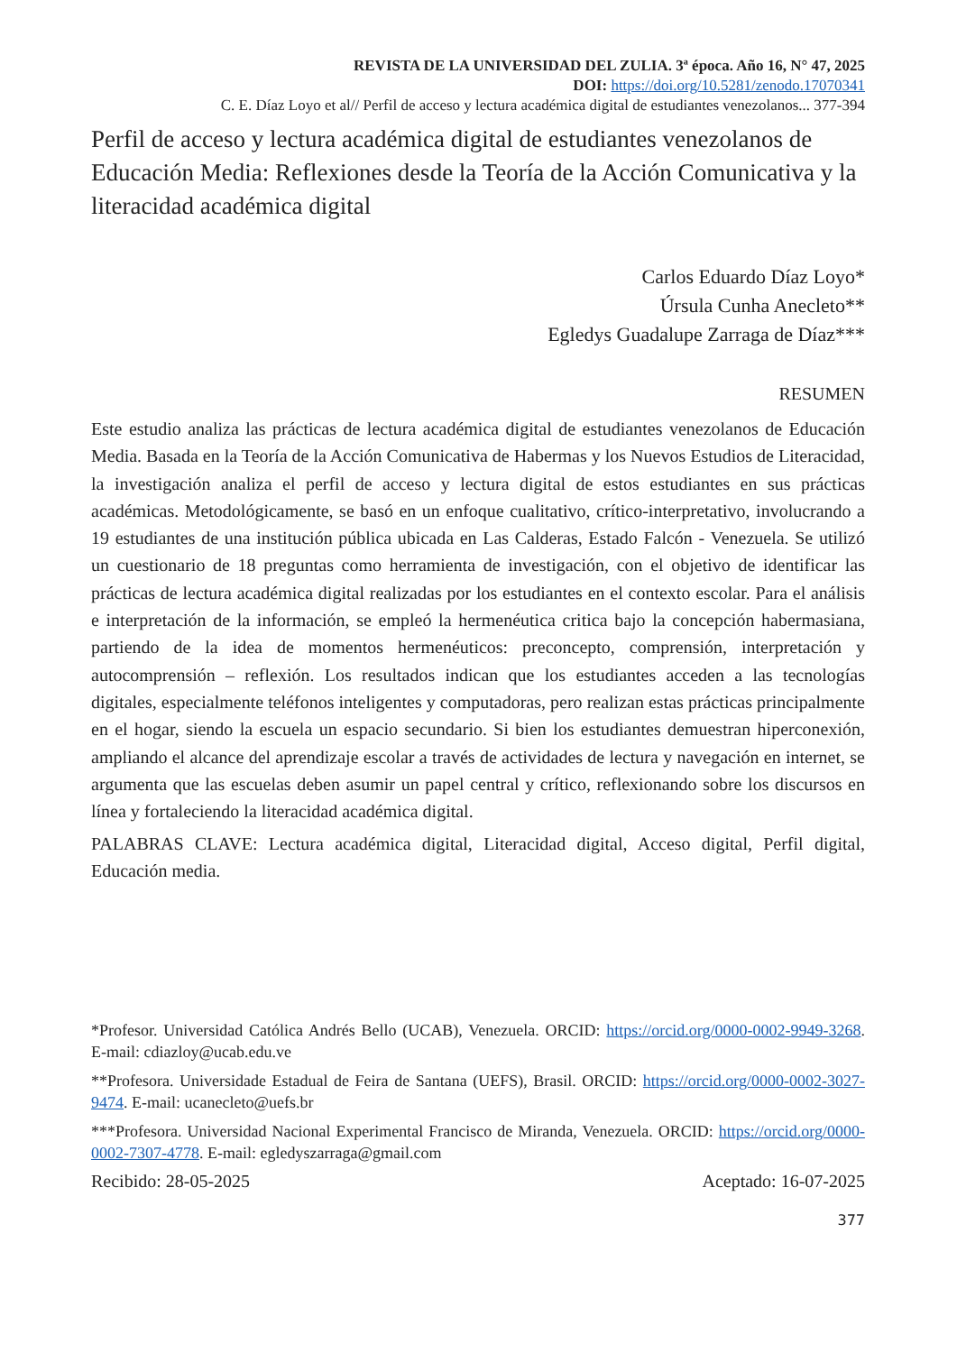REVISTA DE LA UNIVERSIDAD DEL ZULIA. 3ª época. Año 16, N° 47, 2025
DOI: https://doi.org/10.5281/zenodo.17070341
C. E. Díaz Loyo et al// Perfil de acceso y lectura académica digital de estudiantes venezolanos... 377-394
Perfil de acceso y lectura académica digital de estudiantes venezolanos de Educación Media: Reflexiones desde la Teoría de la Acción Comunicativa y la literacidad académica digital
Carlos Eduardo Díaz Loyo*
Úrsula Cunha Anecleto**
Egledys Guadalupe Zarraga de Díaz***
RESUMEN
Este estudio analiza las prácticas de lectura académica digital de estudiantes venezolanos de Educación Media. Basada en la Teoría de la Acción Comunicativa de Habermas y los Nuevos Estudios de Literacidad, la investigación analiza el perfil de acceso y lectura digital de estos estudiantes en sus prácticas académicas. Metodológicamente, se basó en un enfoque cualitativo, crítico-interpretativo, involucrando a 19 estudiantes de una institución pública ubicada en Las Calderas, Estado Falcón - Venezuela. Se utilizó un cuestionario de 18 preguntas como herramienta de investigación, con el objetivo de identificar las prácticas de lectura académica digital realizadas por los estudiantes en el contexto escolar. Para el análisis e interpretación de la información, se empleó la hermenéutica critica bajo la concepción habermasiana, partiendo de la idea de momentos hermenéuticos: preconcepto, comprensión, interpretación y autocomprensión – reflexión. Los resultados indican que los estudiantes acceden a las tecnologías digitales, especialmente teléfonos inteligentes y computadoras, pero realizan estas prácticas principalmente en el hogar, siendo la escuela un espacio secundario. Si bien los estudiantes demuestran hiperconexión, ampliando el alcance del aprendizaje escolar a través de actividades de lectura y navegación en internet, se argumenta que las escuelas deben asumir un papel central y crítico, reflexionando sobre los discursos en línea y fortaleciendo la literacidad académica digital.
PALABRAS CLAVE: Lectura académica digital, Literacidad digital, Acceso digital, Perfil digital, Educación media.
*Profesor. Universidad Católica Andrés Bello (UCAB), Venezuela. ORCID: https://orcid.org/0000-0002-9949-3268. E-mail: cdiazloy@ucab.edu.ve
**Profesora. Universidade Estadual de Feira de Santana (UEFS), Brasil. ORCID: https://orcid.org/0000-0002-3027-9474. E-mail: ucanecleto@uefs.br
***Profesora. Universidad Nacional Experimental Francisco de Miranda, Venezuela. ORCID: https://orcid.org/0000-0002-7307-4778. E-mail: egledyszarraga@gmail.com
Recibido: 28-05-2025 Aceptado: 16-07-2025
377